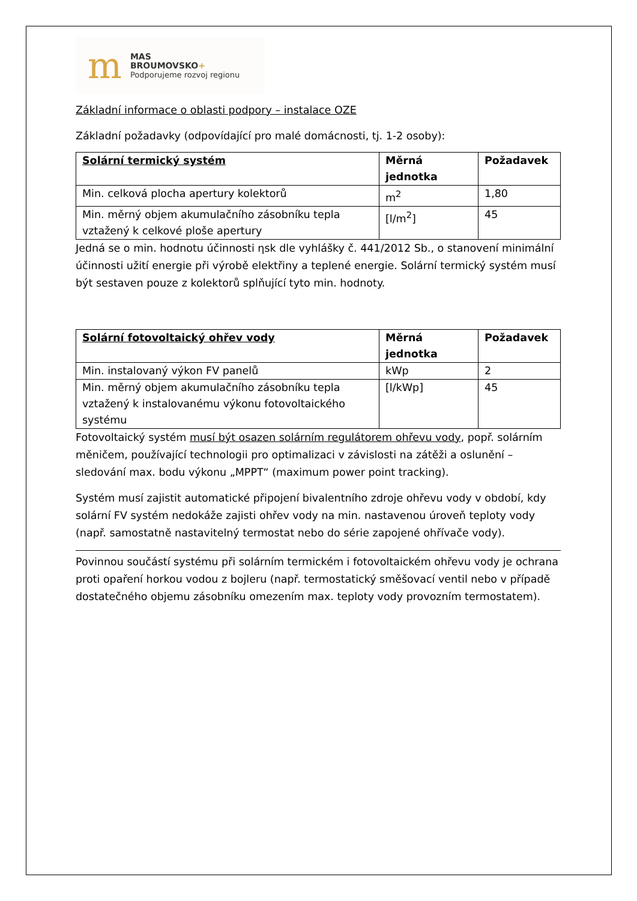m
MAS
BROUMOVSKO+
Podporujeme rozvoj regionu
Základní informace o oblasti podpory – instalace OZE
Základní požadavky (odpovídající pro malé domácnosti, tj. 1-2 osoby):
| Solární termický systém | Měrná jednotka | Požadavek |
| Min. celková plocha apertury kolektorů | m<sup>2</sup> | 1,80 |
| Min. měrný objem akumulačního zásobníku tepla vztažený k celkové ploše apertury | [l/m<sup>2</sup>] | 45 |
Jedná se o min. hodnotu účinnosti ηsk dle vyhlášky č. 441/2012 Sb., o stanovení minimální účinnosti užití energie při výrobě elektřiny a teplené energie. Solární termický systém musí být sestaven pouze z kolektorů splňující tyto min. hodnoty.
| Solární fotovoltaický ohřev vody | Měrná jednotka | Požadavek |
| Min. instalovaný výkon FV panelů | kWp | 2 |
| Min. měrný objem akumulačního zásobníku tepla vztažený k instalovanému výkonu fotovoltaického systému | [l/kWp] | 45 |
Fotovoltaický systém musí být osazen solárním regulátorem ohřevu vody, popř. solárním měničem, používající technologii pro optimalizaci v závislosti na zátěži a oslunění – sledování max. bodu výkonu „MPPT“ (maximum power point tracking).
Systém musí zajistit automatické připojení bivalentního zdroje ohřevu vody v období, kdy solární FV systém nedokáže zajisti ohřev vody na min. nastavenou úroveň teploty vody (např. samostatně nastavitelný termostat nebo do série zapojené ohřívače vody).
Povinnou součástí systému při solárním termickém i fotovoltaickém ohřevu vody je ochrana proti opaření horkou vodou z bojleru (např. termostatický směšovací ventil nebo v případě dostatečného objemu zásobníku omezením max. teploty vody provozním termostatem).